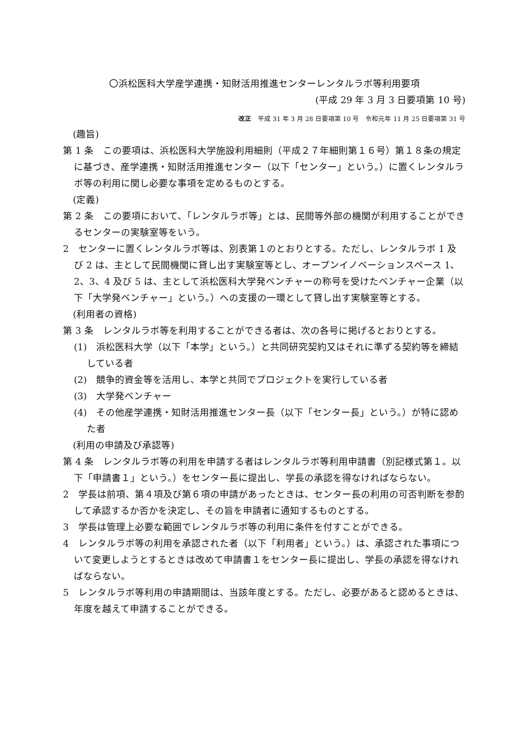〇浜松医科大学産学連携・知財活用推進センターレンタルラボ等利用要項
(平成 29 年 3 月 3 日要項第 10 号)
改正　平成 31 年 3 月 28 日要項第 10 号　令和元年 11 月 25 日要項第 31 号
(趣旨)
第 1 条　この要項は、浜松医科大学施設利用細則（平成２７年細則第１６号）第１８条の規定に基づき、産学連携・知財活用推進センター（以下「センター」という。）に置くレンタルラボ等の利用に関し必要な事項を定めるものとする。
(定義)
第 2 条　この要項において、「レンタルラボ等」とは、民間等外部の機関が利用することができるセンターの実験室等をいう。
2　センターに置くレンタルラボ等は、別表第１のとおりとする。ただし、レンタルラボ 1 及び 2 は、主として民間機関に貸し出す実験室等とし、オープンイノベーションスペース 1、2、3、4 及び 5 は、主として浜松医科大学発ベンチャーの称号を受けたベンチャー企業（以下「大学発ベンチャー」という。）への支援の一環として貸し出す実験室等とする。
(利用者の資格)
第 3 条　レンタルラボ等を利用することができる者は、次の各号に掲げるとおりとする。
(1)　浜松医科大学（以下「本学」という。）と共同研究契約又はそれに準ずる契約等を締結している者
(2)　競争的資金等を活用し、本学と共同でプロジェクトを実行している者
(3)　大学発ベンチャー
(4)　その他産学連携・知財活用推進センター長（以下「センター長」という。）が特に認めた者
(利用の申請及び承認等)
第 4 条　レンタルラボ等の利用を申請する者はレンタルラボ等利用申請書（別記様式第１。以下「申請書１」という。）をセンター長に提出し、学長の承認を得なければならない。
2　学長は前項、第４項及び第６項の申請があったときは、センター長の利用の可否判断を参酌して承認するか否かを決定し、その旨を申請者に通知するものとする。
3　学長は管理上必要な範囲でレンタルラボ等の利用に条件を付すことができる。
4　レンタルラボ等の利用を承認された者（以下「利用者」という。）は、承認された事項について変更しようとするときは改めて申請書１をセンター長に提出し、学長の承認を得なければならない。
5　レンタルラボ等利用の申請期間は、当該年度とする。ただし、必要があると認めるときは、年度を越えて申請することができる。